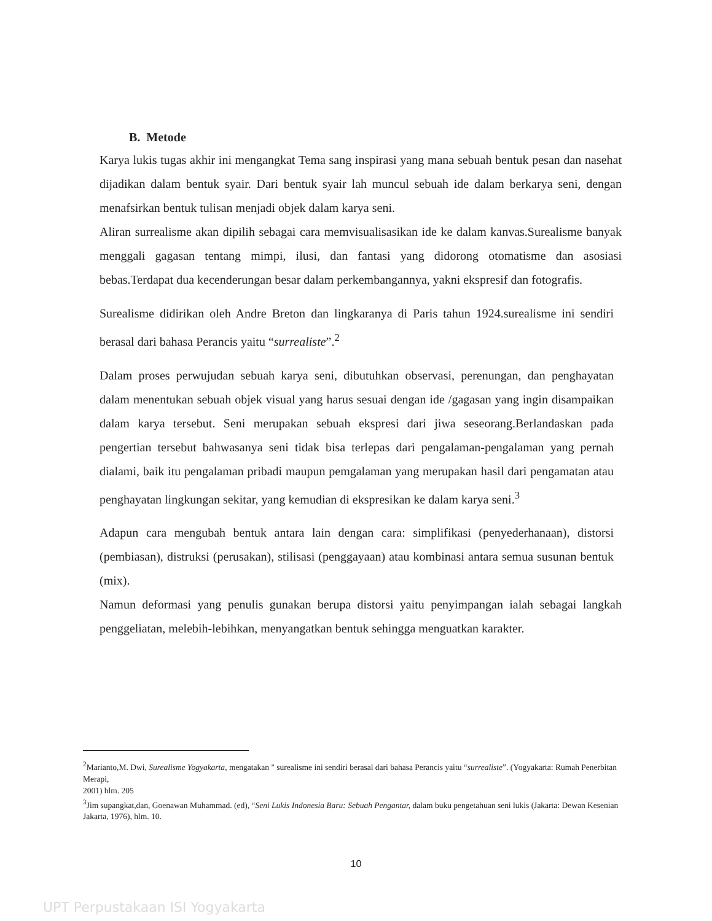B. Metode
Karya lukis tugas akhir ini mengangkat Tema sang inspirasi yang mana sebuah bentuk pesan dan nasehat dijadikan dalam bentuk syair. Dari bentuk syair lah muncul sebuah ide dalam berkarya seni, dengan menafsirkan bentuk tulisan menjadi objek dalam karya seni.
Aliran surrealisme akan dipilih sebagai cara memvisualisasikan ide ke dalam kanvas.Surealisme banyak menggali gagasan tentang mimpi, ilusi, dan fantasi yang didorong otomatisme dan asosiasi bebas.Terdapat dua kecenderungan besar dalam perkembangannya, yakni ekspresif dan fotografis.
Surealisme didirikan oleh Andre Breton dan lingkaranya di Paris tahun 1924.surealisme ini sendiri berasal dari bahasa Perancis yaitu “surrealiste”.<sup>2</sup>
Dalam proses perwujudan sebuah karya seni, dibutuhkan observasi, perenungan, dan penghayatan dalam menentukan sebuah objek visual yang harus sesuai dengan ide /gagasan yang ingin disampaikan dalam karya tersebut. Seni merupakan sebuah ekspresi dari jiwa seseorang.Berlandaskan pada pengertian tersebut bahwasanya seni tidak bisa terlepas dari pengalaman-pengalaman yang pernah dialami, baik itu pengalaman pribadi maupun pemgalaman yang merupakan hasil dari pengamatan atau penghayatan lingkungan sekitar, yang kemudian di ekspresikan ke dalam karya seni.<sup>3</sup>
Adapun cara mengubah bentuk antara lain dengan cara: simplifikasi (penyederhanaan), distorsi (pembiasan), distruksi (perusakan), stilisasi (penggayaan) atau kombinasi antara semua susunan bentuk (mix).
Namun deformasi yang penulis gunakan berupa distorsi yaitu penyimpangan ialah sebagai langkah penggeliatan, melebih-lebihkan, menyangatkan bentuk sehingga menguatkan karakter.
<sup>2</sup> Marianto,M. Dwi, Surealisme Yogyakarta, mengatakan " surealisme ini sendiri berasal dari bahasa Perancis yaitu “surrealiste”. (Yogyakarta: Rumah Penerbitan Merapi,
2001) hlm. 205
<sup>3</sup> Jim supangkat,dan, Goenawan Muhammad. (ed), “Seni Lukis Indonesia Baru: Sebuah Pengantar, dalam buku pengetahuan seni lukis (Jakarta: Dewan Kesenian Jakarta, 1976), hlm. 10.
10
UPT Perpustakaan ISI Yogyakarta